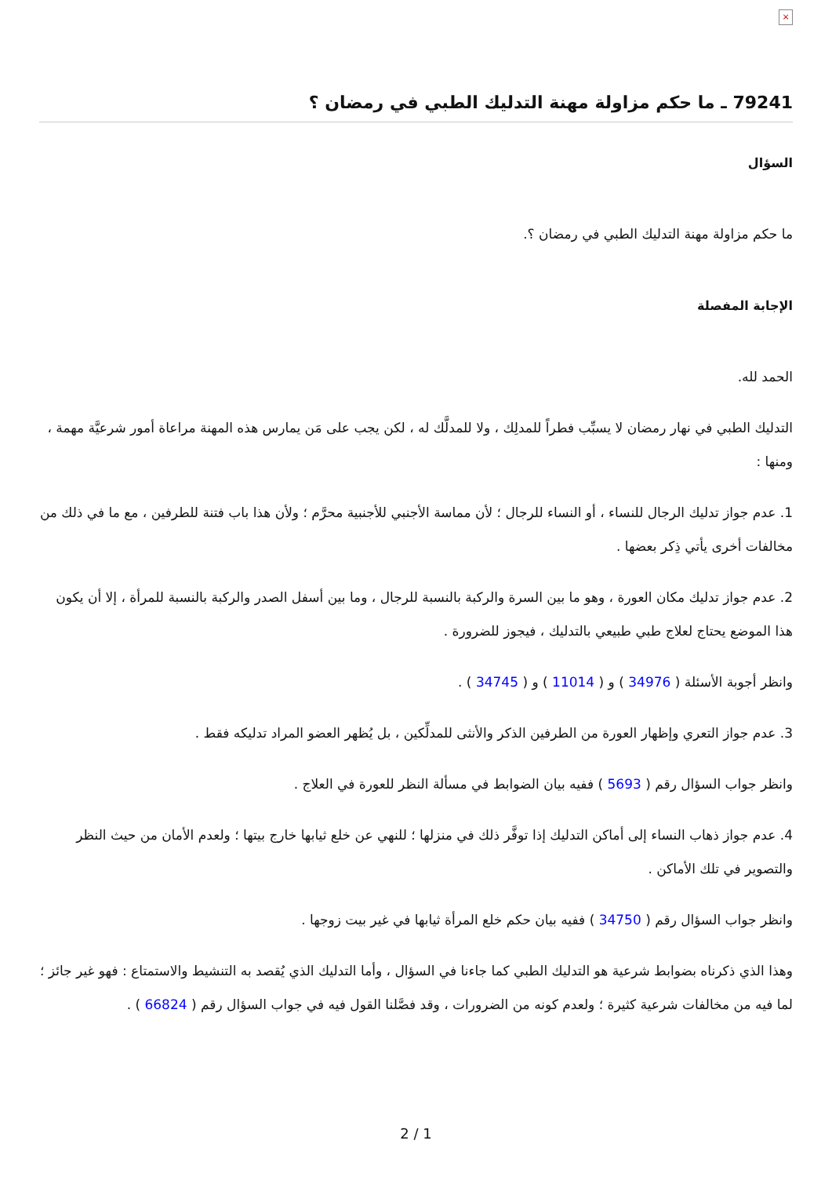×
79241 ـ ما حكم مزاولة مهنة التدليك الطبي في رمضان ؟
السؤال
ما حكم مزاولة مهنة التدليك الطبي في رمضان ؟.
الإجابة المفصلة
الحمد لله.
التدليك الطبي في نهار رمضان لا يسبِّب فطراً للمدلِك ، ولا للمدلَّك له ، لكن يجب على مَن يمارس هذه المهنة مراعاة أمور شرعيَّة مهمة ، ومنها :
1. عدم جواز تدليك الرجال للنساء ، أو النساء للرجال ؛ لأن مماسة الأجنبي للأجنبية محرَّم ؛ ولأن هذا باب فتنة للطرفين ، مع ما في ذلك من مخالفات أخرى يأتي ذِكر بعضها .
2. عدم جواز تدليك مكان العورة ، وهو ما بين السرة والركبة بالنسبة للرجال ، وما بين أسفل الصدر والركبة بالنسبة للمرأة ، إلا أن يكون هذا الموضع يحتاج لعلاج طبي طبيعي بالتدليك ، فيجوز للضرورة .
وانظر أجوبة الأسئلة ( 34976 ) و ( 11014 ) و ( 34745 ) .
3. عدم جواز التعري وإظهار العورة من الطرفين الذكر والأنثى للمدلِّكين ، بل يُظهر العضو المراد تدليكه فقط .
وانظر جواب السؤال رقم ( 5693 ) ففيه بيان الضوابط في مسألة النظر للعورة في العلاج .
4. عدم جواز ذهاب النساء إلى أماكن التدليك إذا توفَّر ذلك في منزلها ؛ للنهي عن خلع ثيابها خارج بيتها ؛ ولعدم الأمان من حيث النظر والتصوير في تلك الأماكن .
وانظر جواب السؤال رقم ( 34750 ) ففيه بيان حكم خلع المرأة ثيابها في غير بيت زوجها .
وهذا الذي ذكرناه بضوابط شرعية هو التدليك الطبي كما جاءنا في السؤال ، وأما التدليك الذي يُقصد به التنشيط والاستمتاع : فهو غير جائز ؛ لما فيه من مخالفات شرعية كثيرة ؛ ولعدم كونه من الضرورات ، وقد فصَّلنا القول فيه في جواب السؤال رقم ( 66824 ) .
2 / 1